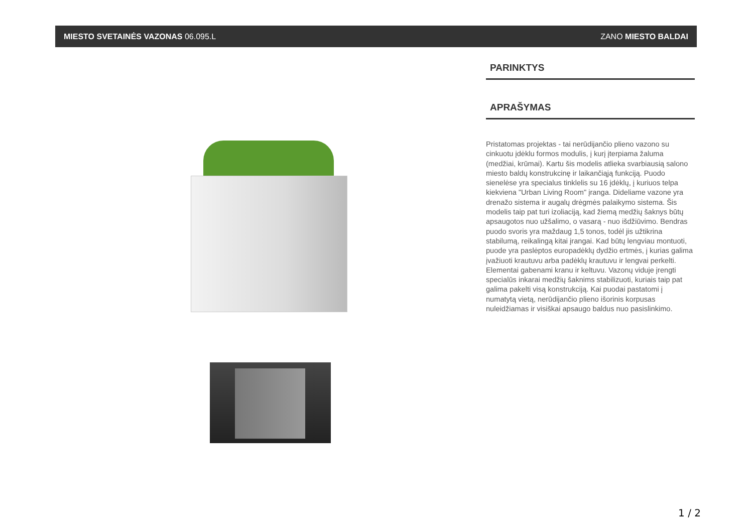MIESTO SVETAINĖS VAZONAS 06.095.L ZANO MIESTO BALDAI
PARINKTYS
APRAŠYMAS
Pristatomas projektas - tai nerūdijančio plieno vazono su cinkuotu įdėklu formos modulis, į kurį įterpiama žaluma (medžiai, krūmai). Kartu šis modelis atlieka svarbiausią salono miesto baldų konstrukcinę ir laikančiąją funkciją. Puodo sienelėse yra specialus tinklelis su 16 įdėklų, į kuriuos telpa kiekviena "Urban Living Room" įranga. Dideliame vazone yra drenažo sistema ir augalų drėgmės palaikymo sistema. Šis modelis taip pat turi izoliaciją, kad žiemą medžių šaknys būtų apsaugotos nuo užšalimo, o vasarą - nuo išdžiūvimo. Bendras puodo svoris yra maždaug 1,5 tonos, todėl jis užtikrina stabilumą, reikalingą kitai įrangai. Kad būtų lengviau montuoti, puode yra paslėptos europadėklų dydžio ertmės, į kurias galima įvažiuoti krautuvu arba padėklų krautuvu ir lengvai perkelti. Elementai gabenami kranu ir keltuvu. Vazonų viduje įrengti specialūs inkarai medžių šaknims stabilizuoti, kuriais taip pat galima pakelti visą konstrukciją. Kai puodai pastatomi į numatytą vietą, nerūdijančio plieno išorinis korpusas nuleidžiamas ir visiškai apsaugo baldus nuo pasislinkimo.
1 / 2